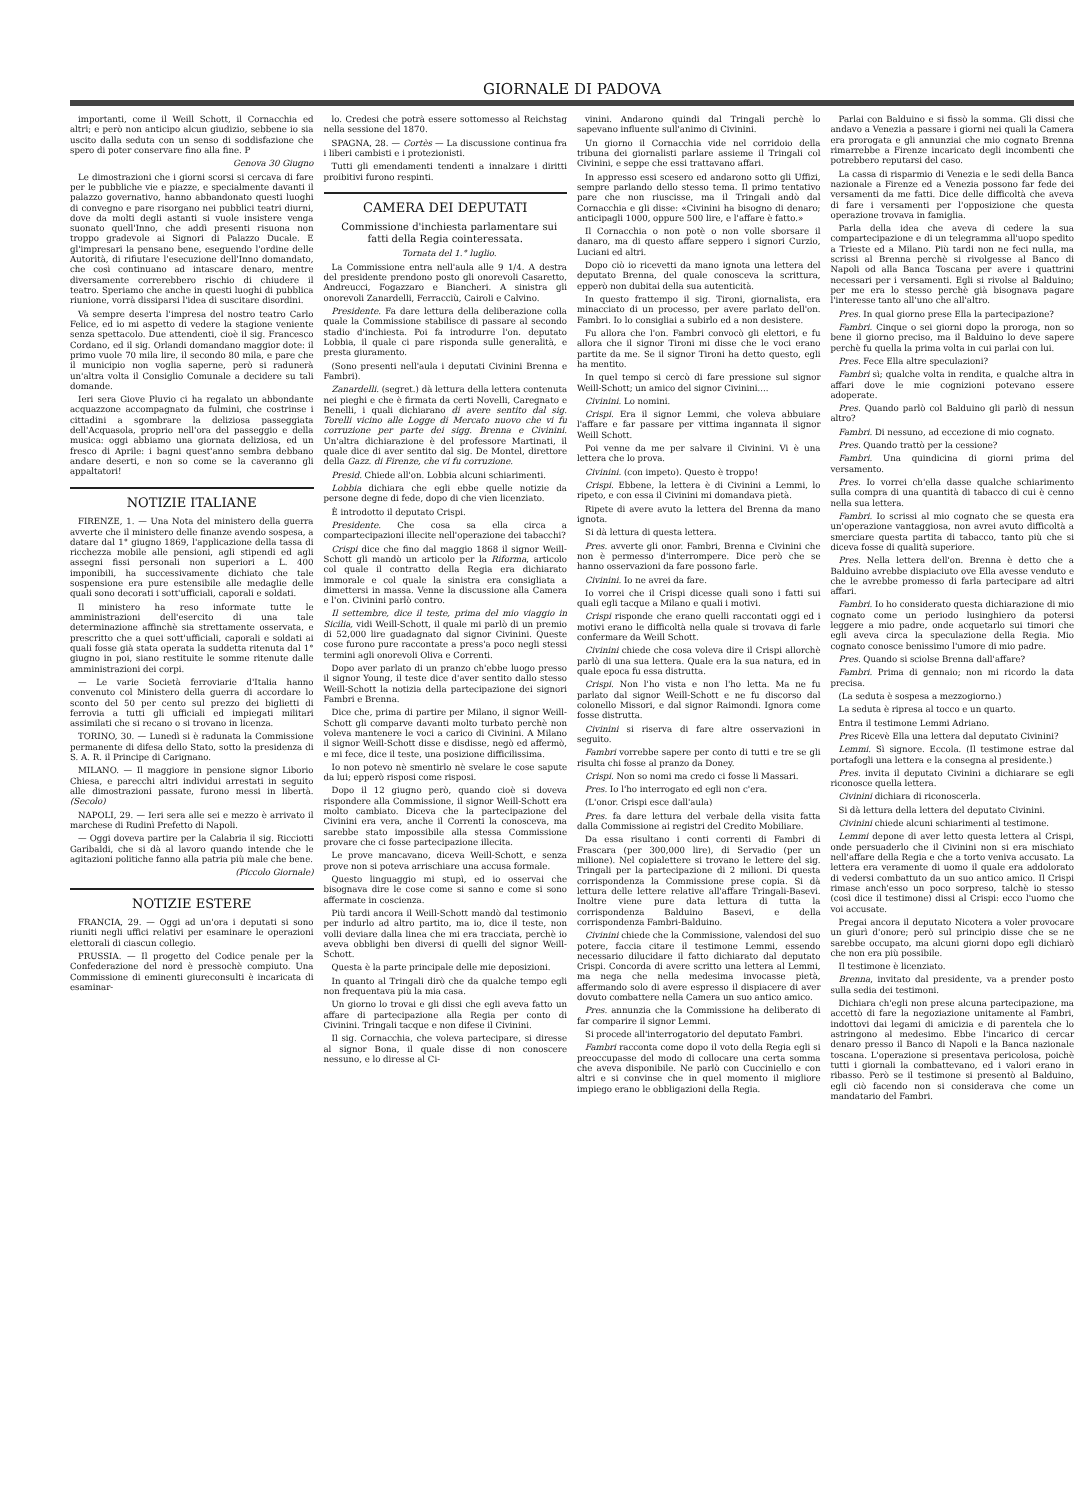GIORNALE DI PADOVA
importanti, come il Weill Schott, il Cornacchia ed altri; e però non anticipo alcun giudizio, sebbene io sia uscito dalla seduta con un senso di soddisfazione che spero di poter conservare fino alla fine. P
Genova 30 Giugno
Le dimostrazioni che i giorni scorsi si cercava di fare per le pubbliche vie e piazze, e specialmente davanti il palazzo governativo, hanno abbandonato questi luoghi di convegno e pare risorgano nei pubblici teatri diurni, dove da molti degli astanti si vuole insistere venga suonato quell'Inno, che addì presenti risuona non troppo gradevole ai Signori di Palazzo Ducale. E gl'impresari la pensano bene, eseguendo l'ordine delle Autorità, di rifiutare l'esecuzione dell'Inno domandato, che così continuano ad intascare denaro, mentre diversamente correrebbero rischio di chiudere il teatro. Speriamo che anche in questi luoghi di pubblica riunione, vorrà dissiparsi l'idea di suscitare disordini.
Và sempre deserta l'impresa del nostro teatro Carlo Felice, ed io mi aspetto di vedere la stagione veniente senza spettacolo. Due attendenti, cioè il sig. Francesco Cordano, ed il sig. Orlandi domandano maggior dote: il primo vuole 70 mila lire, il secondo 80 mila, e pare che il municipio non voglia saperne, però si radunerà un'altra volta il Consiglio Comunale a decidere su tali domande.
Ieri sera Giove Pluvio ci ha regalato un abbondante acquazzone accompagnato da fulmini, che costrinse i cittadini a sgombrare la deliziosa passeggiata dell'Acquasola, proprio nell'ora del passeggio e della musica: oggi abbiamo una giornata deliziosa, ed un fresco di Aprile: i bagni quest'anno sembra debbano andare deserti, e non so come se la caveranno gli appaltatori!
NOTIZIE ITALIANE
FIRENZE, 1. — Una Nota del ministero della guerra avverte che il ministero delle finanze avendo sospesa, a datare dal 1° giugno 1869, l'applicazione della tassa di ricchezza mobile alle pensioni, agli stipendi ed agli assegni fissi personali non superiori a L. 400 imponibili, ha successivamente dichiato che tale sospensione era pure estensibile alle medaglie delle quali sono decorati i sott'ufficiali, caporali e soldati.
Il ministero ha reso informate tutte le amministrazioni dell'esercito di una tale determinazione affinchè sia strettamente osservata, e prescritto che a quei sott'ufficiali, caporali e soldati ai quali fosse già stata operata la suddetta ritenuta dal 1° giugno in poi, siano restituite le somme ritenute dalle amministrazioni dei corpi.
— Le varie Società ferroviarie d'Italia hanno convenuto col Ministero della guerra di accordare lo sconto del 50 per cento sul prezzo dei biglietti di ferrovia a tutti gli ufficiali ed impiegati militari assimilati che si recano o si trovano in licenza.
TORINO, 30. — Lunedì si è radunata la Commissione permanente di difesa dello Stato, sotto la presidenza di S. A. R. il Principe di Carignano.
MILANO. — Il maggiore in pensione signor Liborio Chiesa, e parecchi altri individui arrestati in seguito alle dimostrazioni passate, furono messi in libertà. (Secolo)
NAPOLI, 29. — Ieri sera alle sei e mezzo è arrivato il marchese di Rudinì Prefetto di Napoli.
— Oggi doveva partire per la Calabria il sig. Ricciotti Garibaldi, che si dà al lavoro quando intende che le agitazioni politiche fanno alla patria più male che bene.
(Piccolo Giornale)
NOTIZIE ESTERE
FRANCIA, 29. — Oggi ad un'ora i deputati si sono riuniti negli uffici relativi per esaminare le operazioni elettorali di ciascun collegio.
PRUSSIA. — Il progetto del Codice penale per la Confederazione del nord è pressochè compiuto. Una Commissione di eminenti giureconsulti è incaricata di esaminar-
lo. Credesi che potrà essere sottomesso al Reichstag nella sessione del 1870.
SPAGNA, 28. — Cortès — La discussione continua fra i liberi cambisti e i protezionisti.
Tutti gli emendamenti tendenti a innalzare i diritti proibitivi furono respinti.
CAMERA DEI DEPUTATI
Commissione d'inchiesta parlamentare sui fatti della Regia cointeressata.
Tornata del 1.° luglio.
La Commissione entra nell'aula alle 9 1/4. A destra del presidente prendono posto gli onorevoli Casaretto, Andreucci, Fogazzaro e Biancheri. A sinistra gli onorevoli Zanardelli, Ferracciù, Cairoli e Calvino.
Presidente. Fa dare lettura della deliberazione colla quale la Commissione stabilisce di passare al secondo stadio d'inchiesta. Poi fa introdurre l'on. deputato Lobbia, il quale ci pare risponda sulle generalità, e presta giuramento.
(Sono presenti nell'aula i deputati Civinini Brenna e Fambri).
Zanardelli. (segret.) dà lettura della lettera contenuta nei pieghi e che è firmata da certi Novelli, Caregnato e Benelli, i quali dichiarano di avere sentito dal sig. Torelli vicino alle Logge di Mercato nuovo che vi fu corruzione per parte dei sigg. Brenna e Civinini. Un'altra dichiarazione è del professore Martinati, il quale dice di aver sentito dal sig. De Montel, direttore della Gazz. di Firenze, che vi fu corruzione.
Presid. Chiede all'on. Lobbia alcuni schiarimenti.
Lobbia dichiara che egli ebbe quelle notizie da persone degne di fede, dopo di che vien licenziato.
È introdotto il deputato Crispi.
Presidente. Che cosa sa ella circa a compartecipazioni illecite nell'operazione dei tabacchi?
Crispi dice che fino dal maggio 1868 il signor Weill-Schott gli mandò un articolo per la Riforma, articolo col quale il contratto della Regia era dichiarato immorale e col quale la sinistra era consigliata a dimettersi in massa. Venne la discussione alla Camera e l'on. Civinini parlò contro.
Il settembre, dice il teste, prima del mio viaggio in Sicilia, vidi Weill-Schott, il quale mi parlò di un premio di 52,000 lire guadagnato dal signor Civinini. Queste cose furono pure raccontate a press'a poco negli stessi termini agli onorevoli Oliva e Correnti.
Dopo aver parlato di un pranzo ch'ebbe luogo presso il signor Young, il teste dice d'aver sentito dallo stesso Weill-Schott la notizia della partecipazione dei signori Fambri e Brenna.
Dice che, prima di partire per Milano, il signor Weill-Schott gli comparve davanti molto turbato perchè non voleva mantenere le voci a carico di Civinini. A Milano il signor Weill-Schott disse e disdisse, negò ed affermò, e mi fece, dice il teste, una posizione difficilissima.
Io non potevo nè smentirlo nè svelare le cose sapute da lui; epperò risposi come risposi.
Dopo il 12 giugno però, quando cioè si doveva rispondere alla Commissione, il signor Weill-Schott era molto cambiato. Diceva che la partecipazione del Civinini era vera, anche il Correnti la conosceva, ma sarebbe stato impossibile alla stessa Commissione provare che ci fosse partecipazione illecita.
Le prove mancavano, diceva Weill-Schott, e senza prove non si poteva arrischiare una accusa formale.
Questo linguaggio mi stupì, ed io osservai che bisognava dire le cose come si sanno e come si sono affermate in coscienza.
Più tardi ancora il Weill-Schott mandò dal testimonio per indurlo ad altro partito, ma io, dice il teste, non volli deviare dalla linea che mi era tracciata, perchè io aveva obblighi ben diversi di quelli del signor Weill-Schott.
Questa è la parte principale delle mie deposizioni.
In quanto al Tringali dirò che da qualche tempo egli non frequentava più la mia casa.
Un giorno lo trovai e gli dissi che egli aveva fatto un affare di partecipazione alla Regia per conto di Civinini. Tringali tacque e non difese il Civinini.
Il sig. Cornacchia, che voleva partecipare, si diresse al signor Bona, il quale disse di non conoscere nessuno, e lo diresse al Ci-
vinini. Andarono quindi dal Tringali perchè lo sapevano influente sull'animo di Civinini.
Un giorno il Cornacchia vide nel corridoio della tribuna dei giornalisti parlare assieme il Tringali col Civinini, e seppe che essi trattavano affari.
In appresso essi scesero ed andarono sotto gli Uffizi, sempre parlando dello stesso tema. Il primo tentativo pare che non riuscisse, ma il Tringali andò dal Cornacchia e gli disse: «Civinini ha bisogno di denaro; anticipagli 1000, oppure 500 lire, e l'affare è fatto.»
Il Cornacchia o non potè o non volle sborsare il danaro, ma di questo affare seppero i signori Curzio, Luciani ed altri.
Dopo ciò io ricevetti da mano ignota una lettera del deputato Brenna, del quale conosceva la scrittura, epperò non dubitai della sua autenticità.
In questo frattempo il sig. Tironi, giornalista, era minacciato di un processo, per avere parlato dell'on. Fambri. Io lo consigliai a subirlo ed a non desistere.
Fu allora che l'on. Fambri convocò gli elettori, e fu allora che il signor Tironi mi disse che le voci erano partite da me. Se il signor Tironi ha detto questo, egli ha mentito.
In quel tempo si cercò di fare pressione sul signor Weill-Schott; un amico del signor Civinini....
Civinini. Lo nomini.
Crispi. Era il signor Lemmi, che voleva abbuiare l'affare e far passare per vittima ingannata il signor Weill Schott.
Poi venne da me per salvare il Civinini. Vi è una lettera che lo prova.
Civinini. (con impeto). Questo è troppo!
Crispi. Ebbene, la lettera è di Civinini a Lemmi, lo ripeto, e con essa il Civinini mi domandava pietà.
Ripete di avere avuto la lettera del Brenna da mano ignota.
Si dà lettura di questa lettera.
Pres. avverte gli onor. Fambri, Brenna e Civinini che non è permesso d'interrompere. Dice però che se hanno osservazioni da fare possono farle.
Civinini. Io ne avrei da fare.
Io vorrei che il Crispi dicesse quali sono i fatti sui quali egli tacque a Milano e quali i motivi.
Crispi risponde che erano quelli raccontati oggi ed i motivi erano le difficoltà nella quale si trovava di farle confermare da Weill Schott.
Civinini chiede che cosa voleva dire il Crispi allorchè parlò di una sua lettera. Quale era la sua natura, ed in quale epoca fu essa distrutta.
Crispi. Non l'ho vista e non l'ho letta. Ma ne fu parlato dal signor Weill-Schott e ne fu discorso dal colonello Missori, e dal signor Raimondi. Ignora come fosse distrutta.
Civinini si riserva di fare altre osservazioni in seguito.
Fambri vorrebbe sapere per conto di tutti e tre se gli risulta chi fosse al pranzo da Doney.
Crispi. Non so nomi ma credo ci fosse li Massari.
Pres. Io l'ho interrogato ed egli non c'era.
(L'onor. Crispi esce dall'aula)
Pres. fa dare lettura del verbale della visita fatta dalla Commissione ai registri del Credito Mobiliare.
Da essa risultano i conti correnti di Fambri di Frascara (per 300,000 lire), di Servadio (per un milione). Nel copialettere si trovano le lettere del sig. Tringali per la partecipazione di 2 milioni. Di questa corrispondenza la Commissione prese copia. Si dà lettura delle lettere relative all'affare Tringali-Basevi. Inoltre viene pure data lettura di tutta la corrispondenza Balduino Basevi, e della corrispondenza Fambri-Balduino.
Civinini chiede che la Commissione, valendosi del suo potere, faccia citare il testimone Lemmi, essendo necessario dilucidare il fatto dichiarato dal deputato Crispi. Concorda di avere scritto una lettera al Lemmi, ma nega che nella medesima invocasse pietà, affermando solo di avere espresso il dispiacere di aver dovuto combattere nella Camera un suo antico amico.
Pres. annunzia che la Commissione ha deliberato di far comparire il signor Lemmi.
Si procede all'interrogatorio del deputato Fambri.
Fambri racconta come dopo il voto della Regia egli si preoccupasse del modo di collocare una certa somma che aveva disponibile. Ne parlò con Cucciniello e con altri e si convinse che in quel momento il migliore impiego erano le obbligazioni della Regia.
Parlai con Balduino e si fissò la somma. Gli dissi che andavo a Venezia a passare i giorni nei quali la Camera era prorogata e gli annunziai che mio cognato Brenna rimarrebbe a Firenze incaricato degli incombenti che potrebbero reputarsi del caso.
La cassa di risparmio di Venezia e le sedi della Banca nazionale a Firenze ed a Venezia possono far fede dei versamenti da me fatti. Dice delle difficoltà che aveva di fare i versamenti per l'opposizione che questa operazione trovava in famiglia.
Parla della idea che aveva di cedere la sua compartecipazione e di un telegramma all'uopo spedito a Trieste ed a Milano. Più tardi non ne feci nulla, ma scrissi al Brenna perchè si rivolgesse al Banco di Napoli od alla Banca Toscana per avere i quattrini necessari per i versamenti. Egli si rivolse al Balduino; per me era lo stesso perchè già bisognava pagare l'interesse tanto all'uno che all'altro.
Pres. In qual giorno prese Ella la partecipazione?
Fambri. Cinque o sei giorni dopo la proroga, non so bene il giorno preciso, ma il Balduino lo deve sapere perchè fu quella la prima volta in cui parlai con lui.
Pres. Fece Ella altre speculazioni?
Fambri sì; qualche volta in rendita, e qualche altra in affari dove le mie cognizioni potevano essere adoperate.
Pres. Quando parlò col Balduino gli parlò di nessun altro?
Fambri. Di nessuno, ad eccezione di mio cognato.
Pres. Quando trattò per la cessione?
Fambri. Una quindicina di giorni prima del versamento.
Pres. Io vorrei ch'ella dasse qualche schiarimento sulla compra di una quantità di tabacco di cui è cenno nella sua lettera.
Fambri. Io scrissi al mio cognato che se questa era un'operazione vantaggiosa, non avrei avuto difficoltà a smerciare questa partita di tabacco, tanto più che si diceva fosse di qualità superiore.
Pres. Nella lettera dell'on. Brenna è detto che a Balduino avrebbe dispiaciuto ove Ella avesse venduto e che le avrebbe promesso di farla partecipare ad altri affari.
Fambri. Io ho considerato questa dichiarazione di mio cognato come un periodo lusinghiero da potersi leggere a mio padre, onde acquetarlo sui timori che egli aveva circa la speculazione della Regia. Mio cognato conosce benissimo l'umore di mio padre.
Pres. Quando si sciolse Brenna dall'affare?
Fambri. Prima di gennaio; non mi ricordo la data precisa.
(La seduta è sospesa a mezzogiorno.)
La seduta è ripresa al tocco e un quarto.
Entra il testimone Lemmi Adriano.
Pres Ricevè Ella una lettera dal deputato Civinini?
Lemmi. Sì signore. Eccola. (Il testimone estrae dal portafogli una lettera e la consegna al presidente.)
Pres. invita il deputato Civinini a dichiarare se egli riconosce quella lettera.
Civinini dichiara di riconoscerla.
Si dà lettura della lettera del deputato Civinini.
Civinini chiede alcuni schiarimenti al testimone.
Lemmi depone di aver letto questa lettera al Crispi, onde persuaderlo che il Civinini non si era mischiato nell'affare della Regia e che a torto veniva accusato. La lettera era veramente di uomo il quale era addolorato di vedersi combattuto da un suo antico amico. Il Crispi rimase anch'esso un poco sorpreso, talchè io stesso (così dice il testimone) dissi al Crispi: ecco l'uomo che voi accusate.
Pregai ancora il deputato Nicotera a voler provocare un giurì d'onore; però sul principio disse che se ne sarebbe occupato, ma alcuni giorni dopo egli dichiarò che non era più possibile.
Il testimone è licenziato.
Brenna, invitato dal presidente, va a prender posto sulla sedia dei testimoni.
Dichiara ch'egli non prese alcuna partecipazione, ma accettò di fare la negoziazione unitamente al Fambri, indottovi dai legami di amicizia e di parentela che lo astringono al medesimo. Ebbe l'incarico di cercar denaro presso il Banco di Napoli e la Banca nazionale toscana. L'operazione si presentava pericolosa, poichè tutti i giornali la combattevano, ed i valori erano in ribasso. Però se il testimone si presentò al Balduino, egli ciò facendo non si considerava che come un mandatario del Fambri.